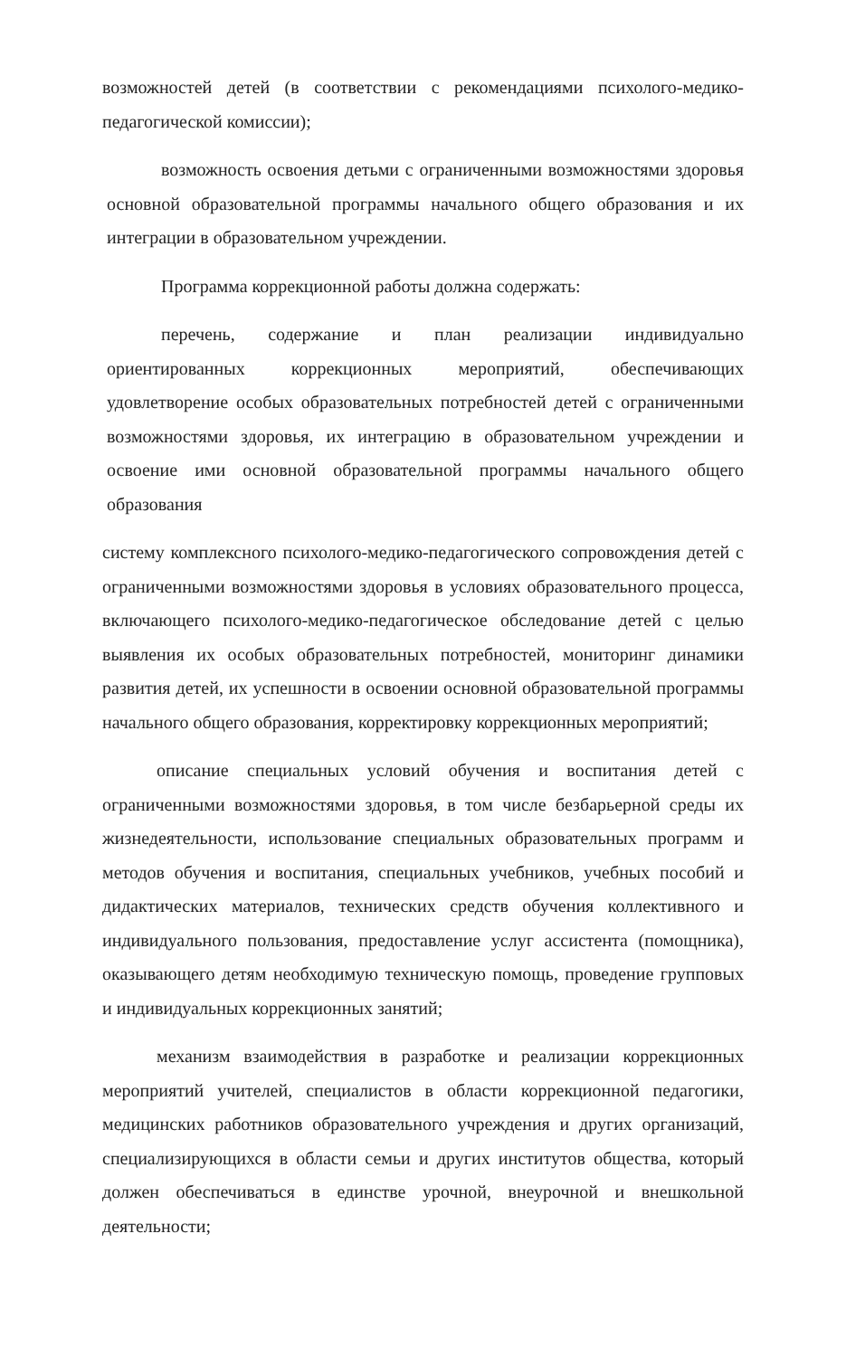возможностей детей (в соответствии с рекомендациями психолого-медико-педагогической комиссии);
возможность освоения детьми с ограниченными возможностями здоровья основной образовательной программы начального общего образования и их интеграции в образовательном учреждении.
Программа коррекционной работы должна содержать:
перечень, содержание и план реализации индивидуально ориентированных коррекционных мероприятий, обеспечивающих удовлетворение особых образовательных потребностей детей с ограниченными возможностями здоровья, их интеграцию в образовательном учреждении и освоение ими основной образовательной программы начального общего образования
систему комплексного психолого-медико-педагогического сопровождения детей с ограниченными возможностями здоровья в условиях образовательного процесса, включающего психолого-медико-педагогическое обследование детей с целью выявления их особых образовательных потребностей, мониторинг динамики развития детей, их успешности в освоении основной образовательной программы начального общего образования, корректировку коррекционных мероприятий;
описание специальных условий обучения и воспитания детей с ограниченными возможностями здоровья, в том числе безбарьерной среды их жизнедеятельности, использование специальных образовательных программ и методов обучения и воспитания, специальных учебников, учебных пособий и дидактических материалов, технических средств обучения коллективного и индивидуального пользования, предоставление услуг ассистента (помощника), оказывающего детям необходимую техническую помощь, проведение групповых и индивидуальных коррекционных занятий;
механизм взаимодействия в разработке и реализации коррекционных мероприятий учителей, специалистов в области коррекционной педагогики, медицинских работников образовательного учреждения и других организаций, специализирующихся в области семьи и других институтов общества, который должен обеспечиваться в единстве урочной, внеурочной и внешкольной деятельности;